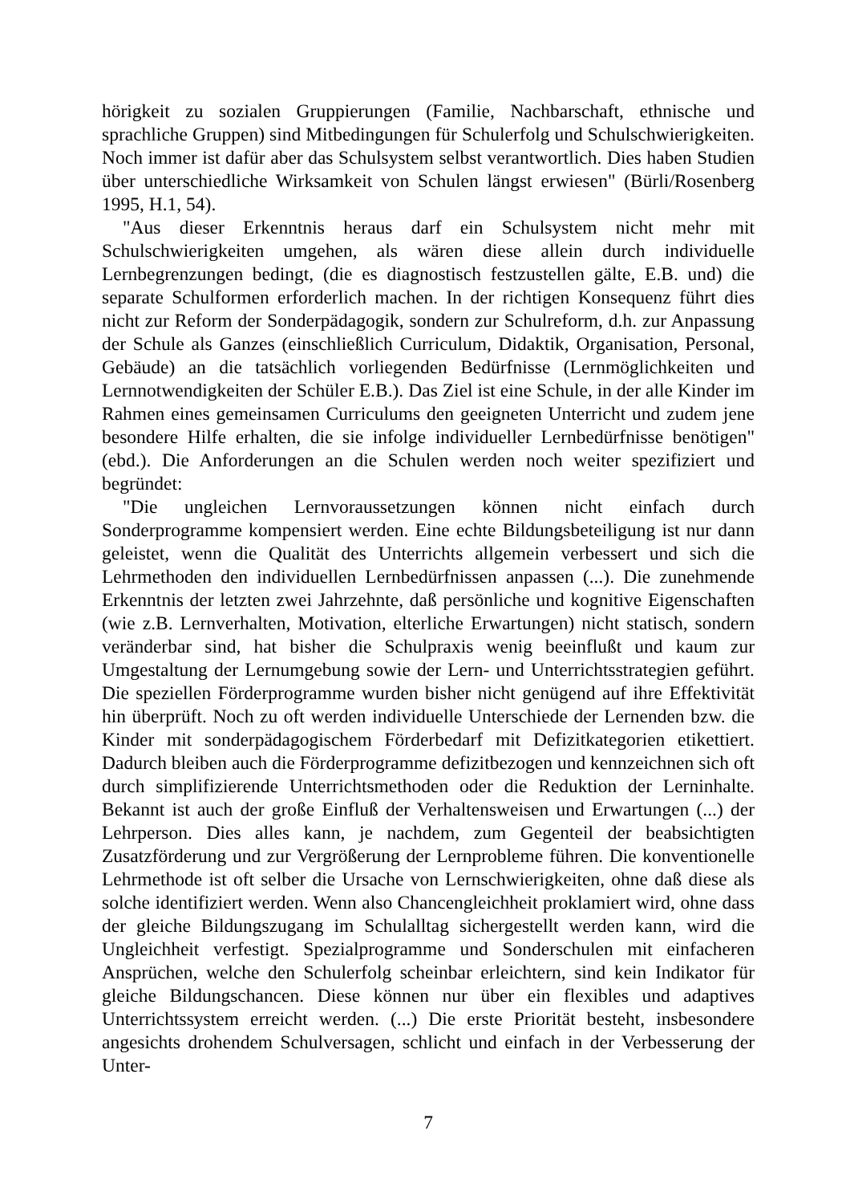hörigkeit zu sozialen Gruppierungen (Familie, Nachbarschaft, ethnische und sprachliche Gruppen) sind Mitbedingungen für Schulerfolg und Schulschwierigkeiten. Noch immer ist dafür aber das Schulsystem selbst verantwortlich. Dies haben Studien über unterschiedliche Wirksamkeit von Schulen längst erwiesen" (Bürli/Rosenberg 1995, H.1, 54).
"Aus dieser Erkenntnis heraus darf ein Schulsystem nicht mehr mit Schulschwierigkeiten umgehen, als wären diese allein durch individuelle Lernbegrenzungen bedingt, (die es diagnostisch festzustellen gälte, E.B. und) die separate Schulformen erforderlich machen. In der richtigen Konsequenz führt dies nicht zur Reform der Sonderpädagogik, sondern zur Schulreform, d.h. zur Anpassung der Schule als Ganzes (einschließlich Curriculum, Didaktik, Organisation, Personal, Gebäude) an die tatsächlich vorliegenden Bedürfnisse (Lernmöglichkeiten und Lernnotwendigkeiten der Schüler E.B.). Das Ziel ist eine Schule, in der alle Kinder im Rahmen eines gemeinsamen Curriculums den geeigneten Unterricht und zudem jene besondere Hilfe erhalten, die sie infolge individueller Lernbedürfnisse benötigen" (ebd.). Die Anforderungen an die Schulen werden noch weiter spezifiziert und begründet:
"Die ungleichen Lernvoraussetzungen können nicht einfach durch Sonderprogramme kompensiert werden. Eine echte Bildungsbeteiligung ist nur dann geleistet, wenn die Qualität des Unterrichts allgemein verbessert und sich die Lehrmethoden den individuellen Lernbedürfnissen anpassen (...). Die zunehmende Erkenntnis der letzten zwei Jahrzehnte, daß persönliche und kognitive Eigenschaften (wie z.B. Lernverhalten, Motivation, elterliche Erwartungen) nicht statisch, sondern veränderbar sind, hat bisher die Schulpraxis wenig beeinflußt und kaum zur Umgestaltung der Lernumgebung sowie der Lern- und Unterrichtsstrategien geführt. Die speziellen Förderprogramme wurden bisher nicht genügend auf ihre Effektivität hin überprüft. Noch zu oft werden individuelle Unterschiede der Lernenden bzw. die Kinder mit sonderpädagogischem Förderbedarf mit Defizitkategorien etikettiert. Dadurch bleiben auch die Förderprogramme defizitbezogen und kennzeichnen sich oft durch simplifizierende Unterrichtsmethoden oder die Reduktion der Lerninhalte. Bekannt ist auch der große Einfluß der Verhaltensweisen und Erwartungen (...) der Lehrperson. Dies alles kann, je nachdem, zum Gegenteil der beabsichtigten Zusatzförderung und zur Vergrößerung der Lernprobleme führen. Die konventionelle Lehrmethode ist oft selber die Ursache von Lernschwierigkeiten, ohne daß diese als solche identifiziert werden. Wenn also Chancengleichheit proklamiert wird, ohne dass der gleiche Bildungszugang im Schulalltag sichergestellt werden kann, wird die Ungleichheit verfestigt. Spezialprogramme und Sonderschulen mit einfacheren Ansprüchen, welche den Schulerfolg scheinbar erleichtern, sind kein Indikator für gleiche Bildungschancen. Diese können nur über ein flexibles und adaptives Unterrichtssystem erreicht werden. (...) Die erste Priorität besteht, insbesondere angesichts drohendem Schulversagen, schlicht und einfach in der Verbesserung der Unter-
7